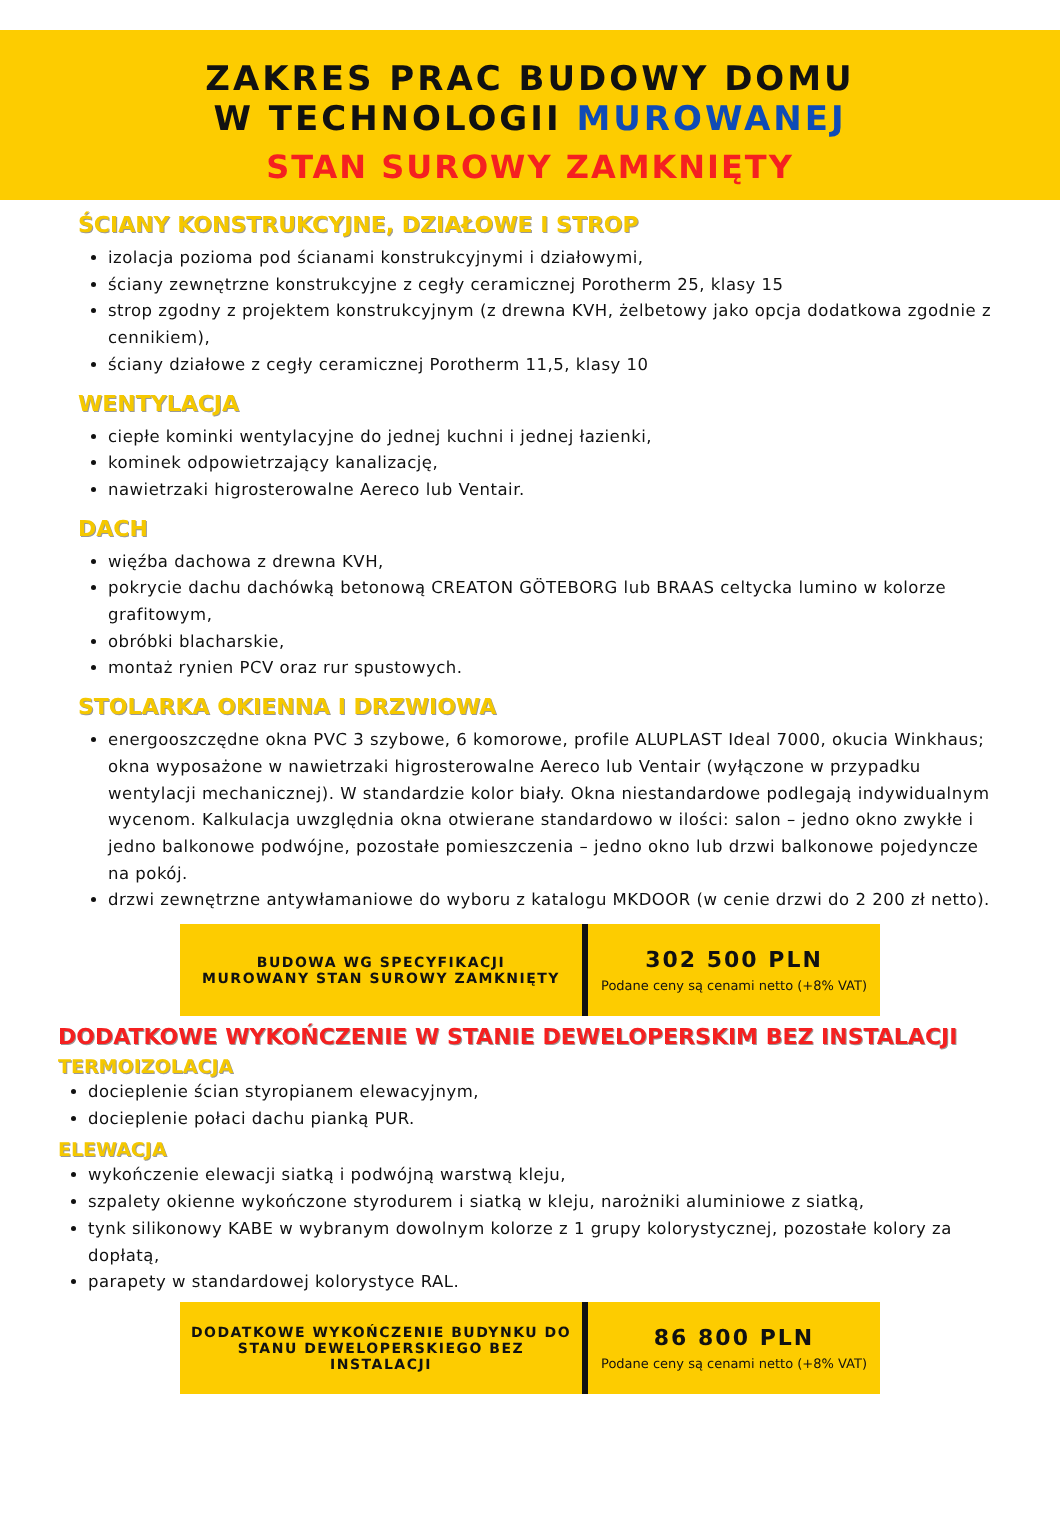ZAKRES PRAC BUDOWY DOMU
W TECHNOLOGII MUROWANEJ
STAN SUROWY ZAMKNIĘTY
ŚCIANY KONSTRUKCYJNE, DZIAŁOWE I STROP
izolacja pozioma pod ścianami konstrukcyjnymi i działowymi,
ściany zewnętrzne konstrukcyjne z cegły ceramicznej Porotherm 25, klasy 15
strop zgodny z projektem konstrukcyjnym (z drewna KVH, żelbetowy jako opcja dodatkowa zgodnie z cennikiem),
ściany działowe z cegły ceramicznej Porotherm 11,5, klasy 10
WENTYLACJA
ciepłe kominki wentylacyjne do jednej kuchni i jednej łazienki,
kominek odpowietrzający kanalizację,
nawietrzaki higrosterowalne Aereco lub Ventair.
DACH
więźba dachowa z drewna KVH,
pokrycie dachu dachówką betonową CREATON GÖTEBORG lub BRAAS celtycka lumino w kolorze grafitowym,
obróbki blacharskie,
montaż rynien PCV oraz rur spustowych.
STOLARKA OKIENNA I DRZWIOWA
energooszczędne okna PVC 3 szybowe, 6 komorowe, profile ALUPLAST Ideal 7000, okucia Winkhaus; okna wyposażone w nawietrzaki higrosterowalne Aereco lub Ventair (wyłączone w przypadku wentylacji mechanicznej). W standardzie kolor biały. Okna niestandardowe podlegają indywidualnym wycenom. Kalkulacja uwzględnia okna otwierane standardowo w ilości: salon – jedno okno zwykłe i jedno balkonowe podwójne, pozostałe pomieszczenia – jedno okno lub drzwi balkonowe pojedyncze na pokój.
drzwi zewnętrzne antywłamaniowe do wyboru z katalogu MKDOOR (w cenie drzwi do 2 200 zł netto).
| BUDOWA WG SPECYFIKACJI MUROWANY STAN SUROWY ZAMKNIĘTY | 302 500 PLN Podane ceny są cenami netto (+8% VAT) |
DODATKOWE WYKOŃCZENIE W STANIE DEWELOPERSKIM BEZ INSTALACJI
TERMOIZOLACJA
docieplenie ścian styropianem elewacyjnym,
docieplenie połaci dachu pianką PUR.
ELEWACJA
wykończenie elewacji siatką i podwójną warstwą kleju,
szpalety okienne wykończone styrodurem i siatką w kleju, narożniki aluminiowe z siatką,
tynk silikonowy KABE w wybranym dowolnym kolorze z 1 grupy kolorystycznej, pozostałe kolory za dopłatą,
parapety w standardowej kolorystyce RAL.
| DODATKOWE WYKOŃCZENIE BUDYNKU DO STANU DEWELOPERSKIEGO BEZ INSTALACJI | 86 800 PLN Podane ceny są cenami netto (+8% VAT) |